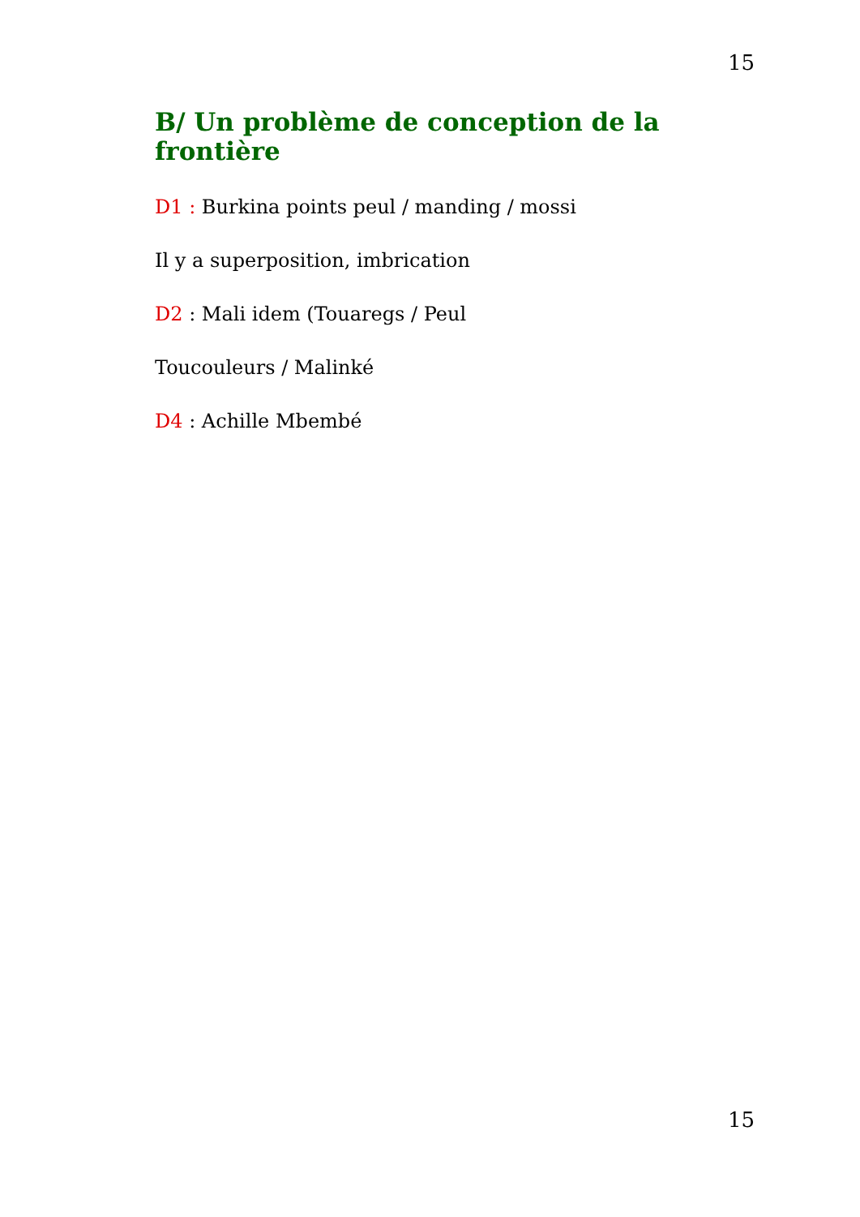15
B/ Un problème de conception de la frontière
D1 : Burkina points peul / manding / mossi
Il y a superposition, imbrication
D2 : Mali idem (Touaregs / Peul
Toucouleurs / Malinké
D4 : Achille Mbembé
15